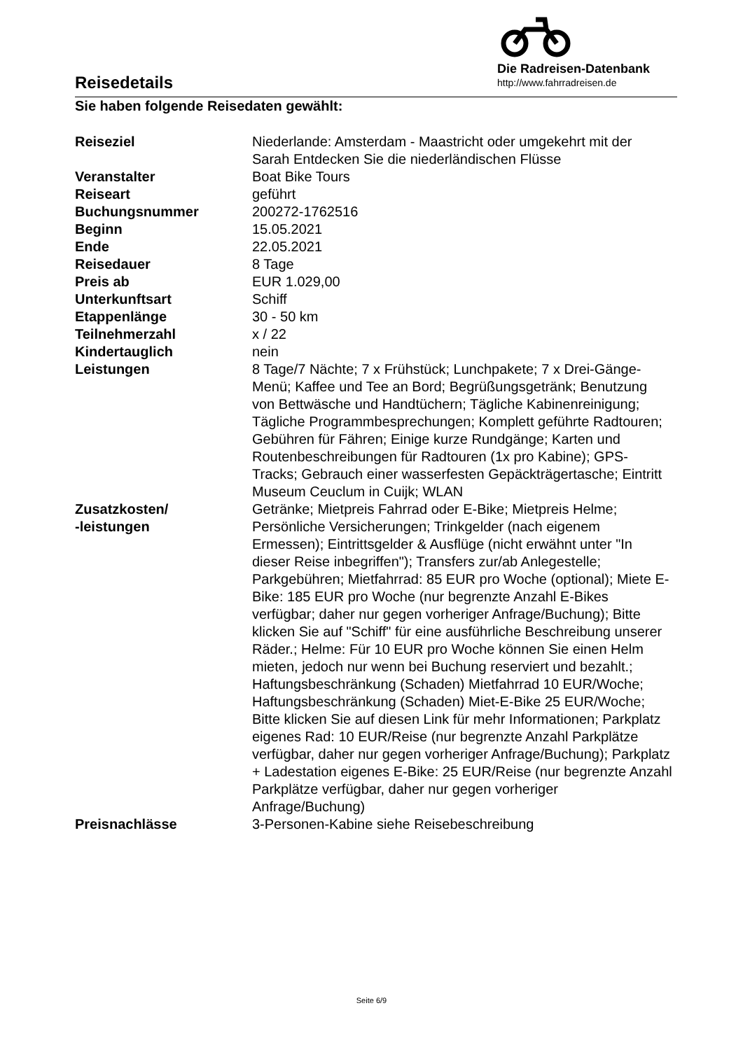Reisedetails
Die Radreisen-Datenbank
http://www.fahrradreisen.de
Sie haben folgende Reisedaten gewählt:
| Reiseziel | Niederlande: Amsterdam - Maastricht oder umgekehrt mit der Sarah Entdecken Sie die niederländischen Flüsse |
| Veranstalter | Boat Bike Tours |
| Reiseart | geführt |
| Buchungsnummer | 200272-1762516 |
| Beginn | 15.05.2021 |
| Ende | 22.05.2021 |
| Reisedauer | 8 Tage |
| Preis ab | EUR 1.029,00 |
| Unterkunftsart | Schiff |
| Etappenlänge | 30 - 50 km |
| Teilnehmerzahl | x / 22 |
| Kindertauglich | nein |
| Leistungen | 8 Tage/7 Nächte; 7 x Frühstück; Lunchpakete; 7 x Drei-Gänge-Menü; Kaffee und Tee an Bord; Begrüßungsgetränk; Benutzung von Bettwäsche und Handtüchern; Tägliche Kabinenreinigung; Tägliche Programmbesprechungen; Komplett geführte Radtouren; Gebühren für Fähren; Einige kurze Rundgänge; Karten und Routenbeschreibungen für Radtouren (1x pro Kabine); GPS-Tracks; Gebrauch einer wasserfesten Gepäckträgertasche; Eintritt Museum Ceuclum in Cuijk; WLAN |
| Zusatzkosten/ -leistungen | Getränke; Mietpreis Fahrrad oder E-Bike; Mietpreis Helme; Persönliche Versicherungen; Trinkgelder (nach eigenem Ermessen); Eintrittsgelder & Ausflüge (nicht erwähnt unter "In dieser Reise inbegriffen"); Transfers zur/ab Anlegestelle; Parkgebühren; Mietfahrrad: 85 EUR pro Woche (optional); Miete E-Bike: 185 EUR pro Woche (nur begrenzte Anzahl E-Bikes verfügbar; daher nur gegen vorheriger Anfrage/Buchung); Bitte klicken Sie auf "Schiff" für eine ausführliche Beschreibung unserer Räder.; Helme: Für 10 EUR pro Woche können Sie einen Helm mieten, jedoch nur wenn bei Buchung reserviert und bezahlt.; Haftungsbeschränkung (Schaden) Mietfahrrad 10 EUR/Woche; Haftungsbeschränkung (Schaden) Miet-E-Bike 25 EUR/Woche; Bitte klicken Sie auf diesen Link für mehr Informationen; Parkplatz eigenes Rad: 10 EUR/Reise (nur begrenzte Anzahl Parkplätze verfügbar, daher nur gegen vorheriger Anfrage/Buchung); Parkplatz + Ladestation eigenes E-Bike: 25 EUR/Reise (nur begrenzte Anzahl Parkplätze verfügbar, daher nur gegen vorheriger Anfrage/Buchung) |
| Preisnachlässe | 3-Personen-Kabine siehe Reisebeschreibung |
Seite 6/9